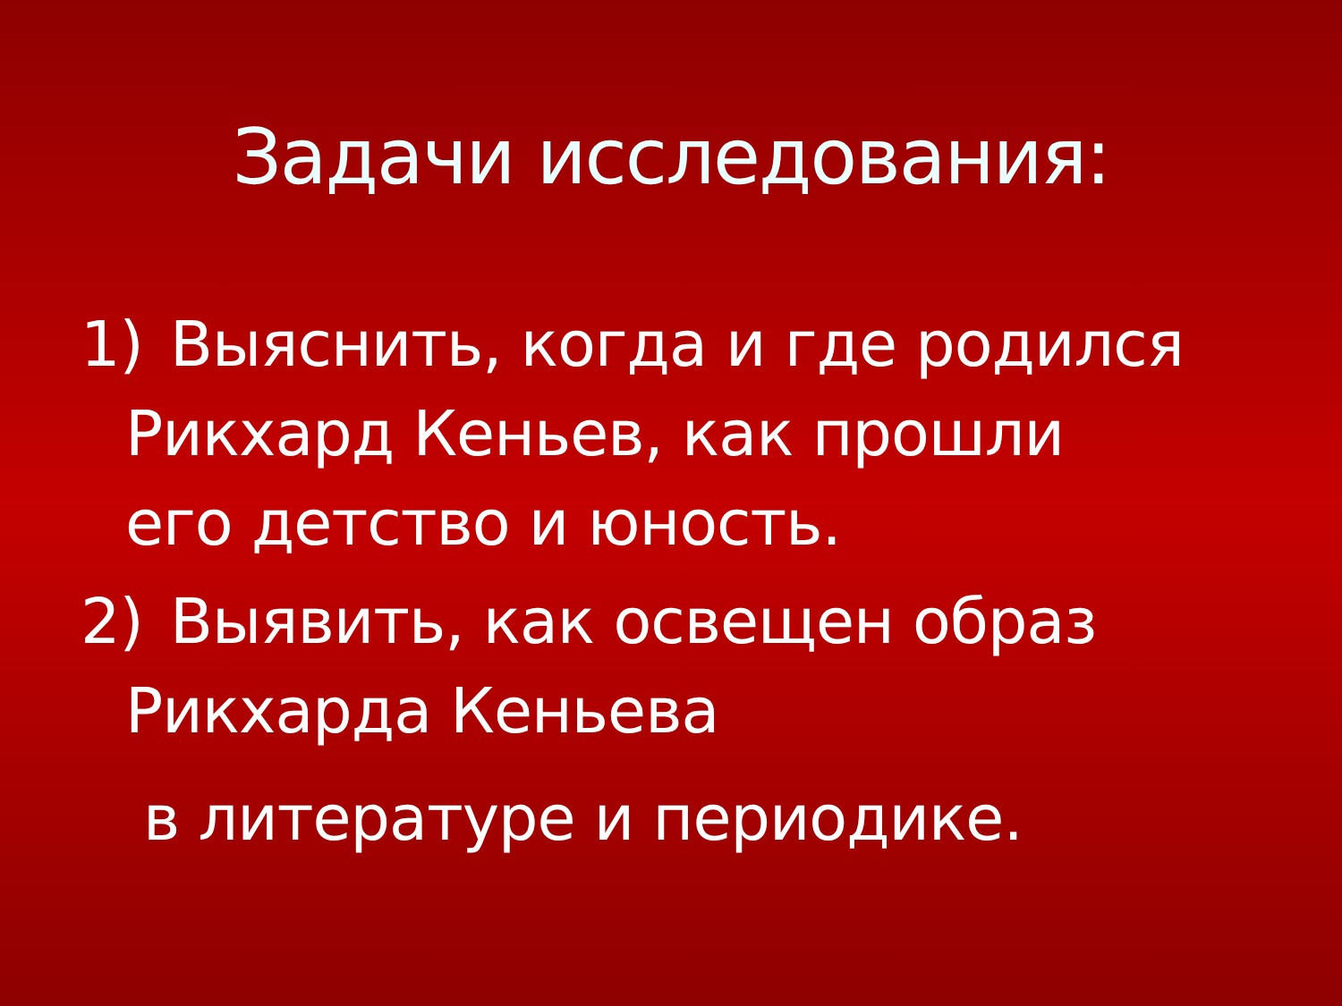Задачи исследования:
1) Выяснить, когда и где родился
Рикхард Кеньев, как прошли
его детство и юность.
2) Выявить, как освещен образ
Рикхарда Кеньева
в литературе и периодике.